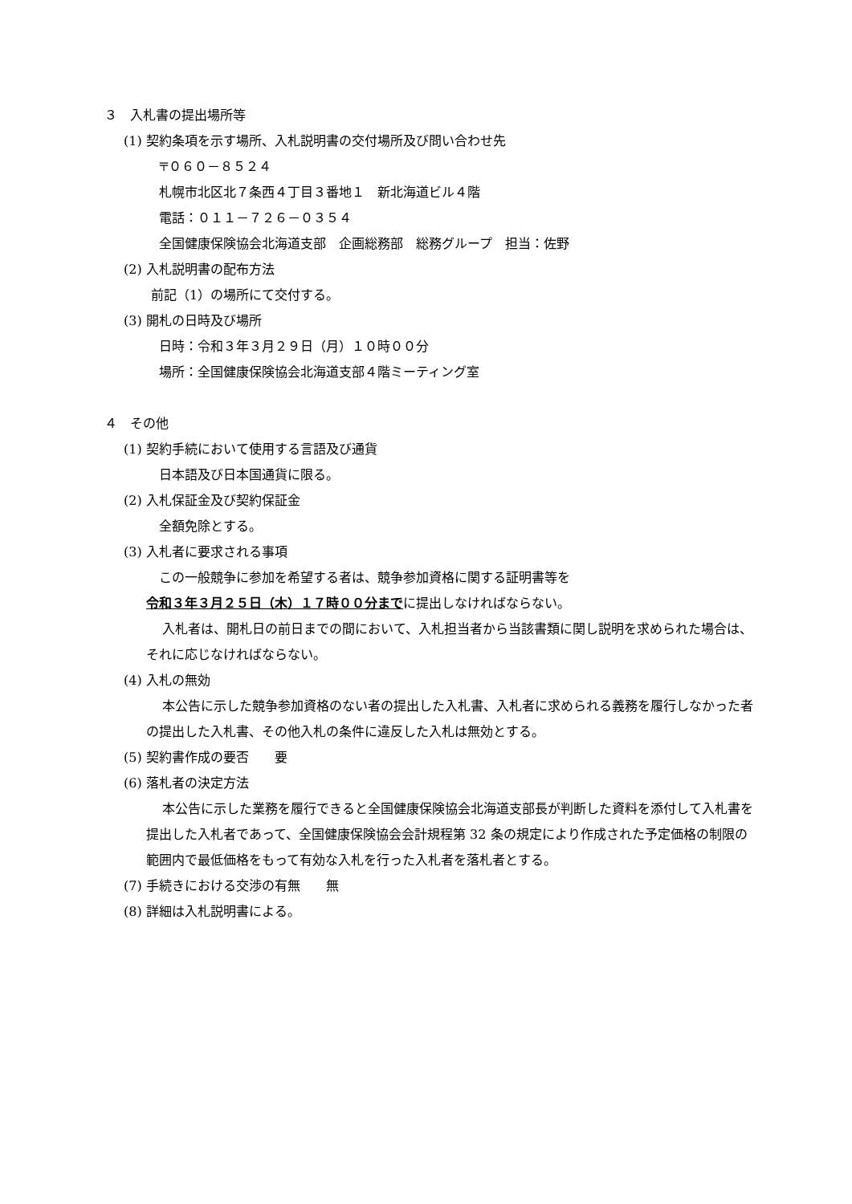３　入札書の提出場所等
(1) 契約条項を示す場所、入札説明書の交付場所及び問い合わせ先
〒０６０－８５２４
札幌市北区北７条西４丁目３番地１　新北海道ビル４階
電話：０１１－７２６－０３５４
全国健康保険協会北海道支部　企画総務部　総務グループ　担当：佐野
(2) 入札説明書の配布方法
前記（1）の場所にて交付する。
(3) 開札の日時及び場所
日時：令和３年３月２９日（月）１０時００分
場所：全国健康保険協会北海道支部４階ミーティング室
４　その他
(1) 契約手続において使用する言語及び通貨
日本語及び日本国通貨に限る。
(2) 入札保証金及び契約保証金
全額免除とする。
(3) 入札者に要求される事項
この一般競争に参加を希望する者は、競争参加資格に関する証明書等を
令和３年３月２５日（木）１７時００分までに提出しなければならない。
入札者は、開札日の前日までの間において、入札担当者から当該書類に関し説明を求められた場合は、それに応じなければならない。
(4) 入札の無効
本公告に示した競争参加資格のない者の提出した入札書、入札者に求められる義務を履行しなかった者の提出した入札書、その他入札の条件に違反した入札は無効とする。
(5) 契約書作成の要否　　要
(6) 落札者の決定方法
本公告に示した業務を履行できると全国健康保険協会北海道支部長が判断した資料を添付して入札書を提出した入札者であって、全国健康保険協会会計規程第 32 条の規定により作成された予定価格の制限の範囲内で最低価格をもって有効な入札を行った入札者を落札者とする。
(7) 手続きにおける交渉の有無　　無
(8) 詳細は入札説明書による。